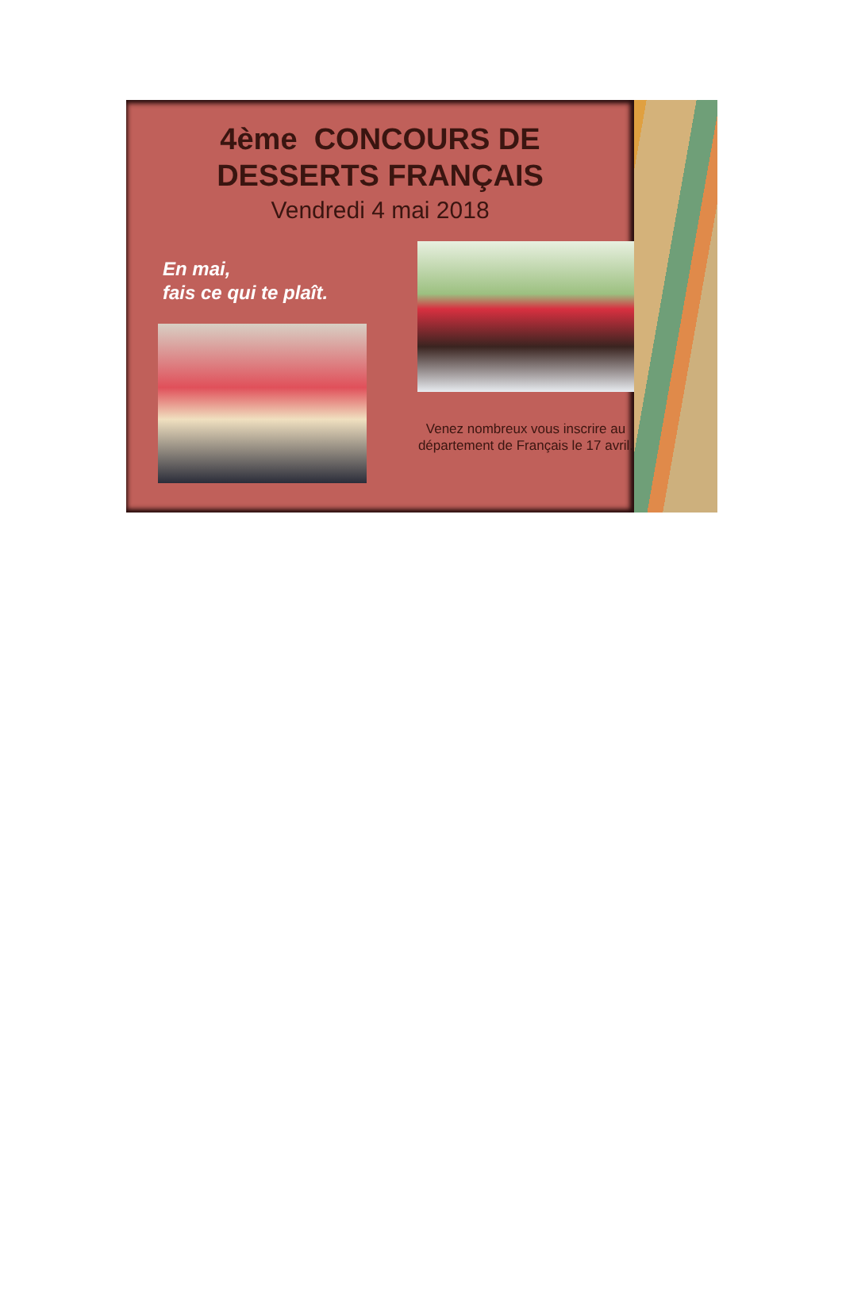4ème CONCOURS DE
DESSERTS FRANÇAIS
Vendredi 4 mai 2018
En mai,
fais ce qui te plaît.
Venez nombreux vous inscrire au département de Français le 17 avril.